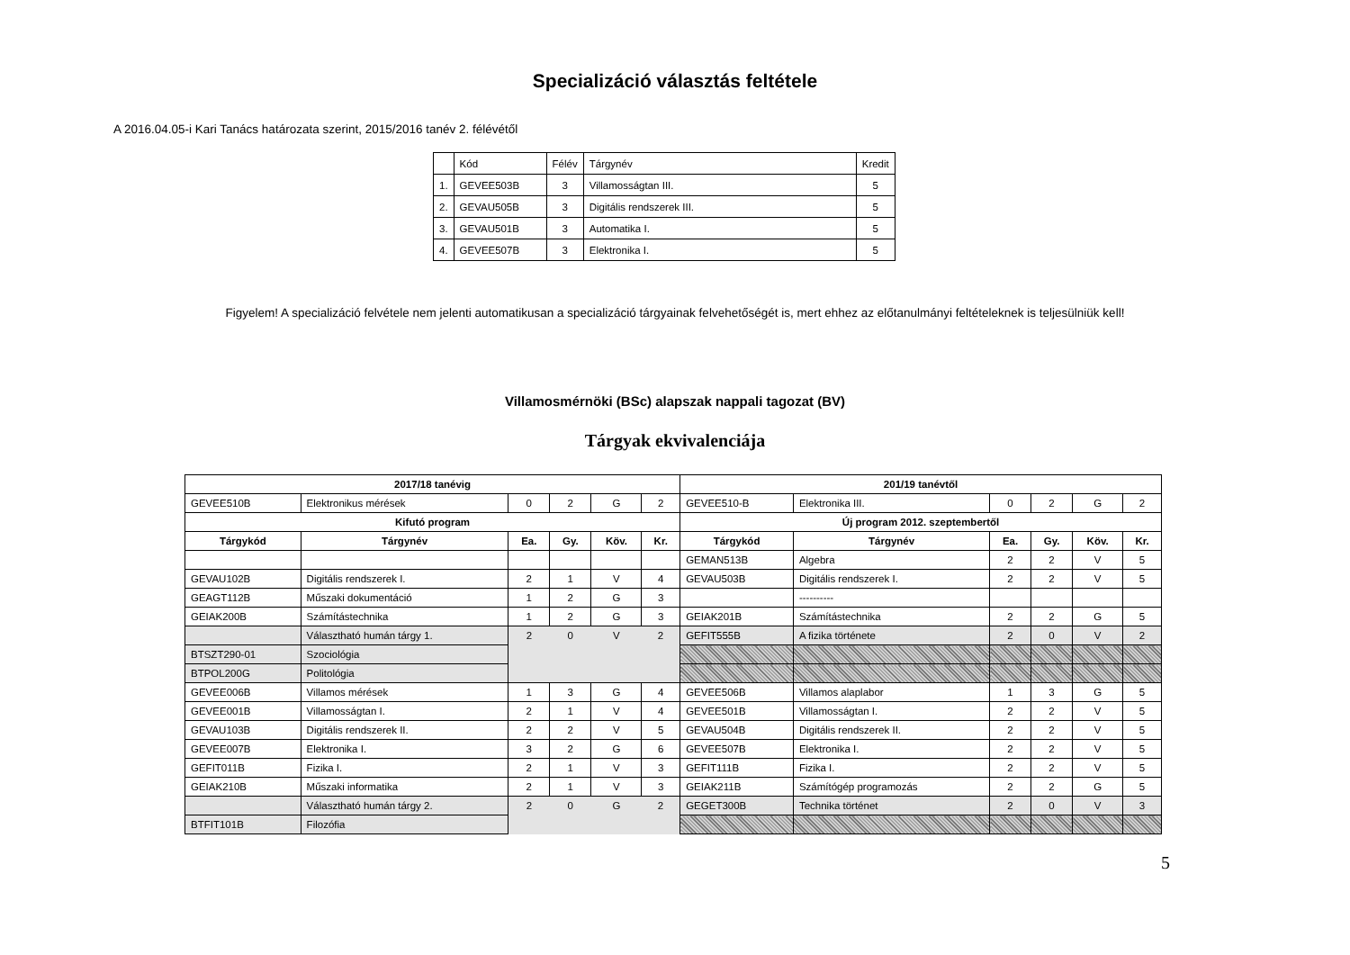Specializáció választás feltétele
A 2016.04.05-i Kari Tanács határozata szerint, 2015/2016 tanév 2. félévétől
| | Kód | Félév | Tárgynév | Kredit |
| 1. | GEVEE503B | 3 | Villamosságtan III. | 5 |
| 2. | GEVAU505B | 3 | Digitális rendszerek III. | 5 |
| 3. | GEVAU501B | 3 | Automatika I. | 5 |
| 4. | GEVEE507B | 3 | Elektronika I. | 5 |
Figyelem! A specializáció felvétele nem jelenti automatikusan a specializáció tárgyainak felvehetőségét is, mert ehhez az előtanulmányi feltételeknek is teljesülniük kell!
Villamosmérnöki (BSc) alapszak nappali tagozat (BV)
Tárgyak ekvivalenciája
| 2017/18 tanévig | | | | | | 201/19 tanévtől | | | | | |
| --- | --- | --- | --- | --- | --- | --- | --- | --- | --- | --- | --- |
| GEVEE510B | Elektronikus mérések | 0 | 2 | G | 2 | GEVEE510-B | Elektronika III. | 0 | 2 | G | 2 |
| Kifutó program | | | | | | Új program 2012. szeptembertől | | | | | |
| Tárgykód | Tárgynév | Ea. | Gy. | Köv. | Kr. | Tárgykód | Tárgynév | Ea. | Gy. | Köv. | Kr. |
| | | | | | | GEMAN513B | Algebra | 2 | 2 | V | 5 |
| GEVAU102B | Digitális rendszerek I. | 2 | 1 | V | 4 | GEVAU503B | Digitális rendszerek I. | 2 | 2 | V | 5 |
| GEAGT112B | Műszaki dokumentáció | 1 | 2 | G | 3 | | ---------- | | | | |
| GEIAK200B | Számítástechnika | 1 | 2 | G | 3 | GEIAK201B | Számítástechnika | 2 | 2 | G | 5 |
| | Választható humán tárgy 1. | 2 | 0 | V | 2 | GEFIT555B | A fizika története | 2 | 0 | V | 2 |
| BTSZT290-01 | Szociológia | | | | | | | | | | |
| BTPOL200G | Politológia | | | | | | | | | | |
| GEVEE006B | Villamos mérések | 1 | 3 | G | 4 | GEVEE506B | Villamos alaplabor | 1 | 3 | G | 5 |
| GEVEE001B | Villamosságtan I. | 2 | 1 | V | 4 | GEVEE501B | Villamosságtan I. | 2 | 2 | V | 5 |
| GEVAU103B | Digitális rendszerek II. | 2 | 2 | V | 5 | GEVAU504B | Digitális rendszerek II. | 2 | 2 | V | 5 |
| GEVEE007B | Elektronika I. | 3 | 2 | G | 6 | GEVEE507B | Elektronika I. | 2 | 2 | V | 5 |
| GEFIT011B | Fizika I. | 2 | 1 | V | 3 | GEFIT111B | Fizika I. | 2 | 2 | V | 5 |
| GEIAK210B | Műszaki informatika | 2 | 1 | V | 3 | GEIAK211B | Számítógép programozás | 2 | 2 | G | 5 |
| | Választható humán tárgy 2. | 2 | 0 | G | 2 | GEGET300B | Technika történet | 2 | 0 | V | 3 |
| BTFIT101B | Filozófia | | | | | | | | | | |
5